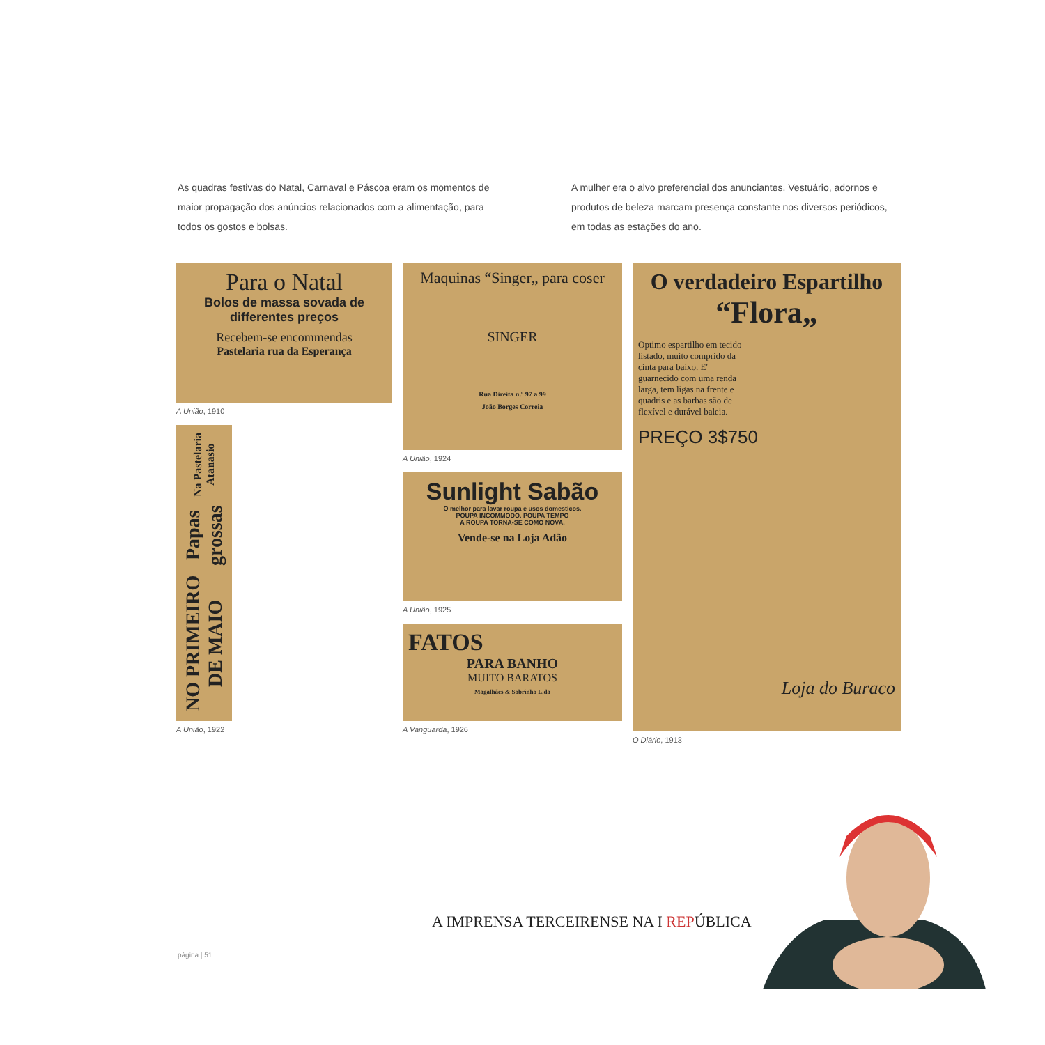As quadras festivas do Natal, Carnaval e Páscoa eram os momentos de maior propagação dos anúncios relacionados com a alimentação, para todos os gostos e bolsas.
A mulher era o alvo preferencial dos anunciantes. Vestuário, adornos e produtos de beleza marcam presença constante nos diversos periódicos, em todas as estações do ano.
Para o Natal
Bolos de massa sovada de differentes preços
Recebem-se encommendas
Pastelaria rua da Esperança
A União, 1910
NO PRIMEIRO DE MAIO Papas grossas Na Pastelaria Atanasio
A União, 1922
Maquinas “Singer„ para coser
SINGER
Rua Direita n.º 97 a 99
João Borges Correia
A União, 1924
Sunlight Sabão
O melhor para lavar roupa e usos domesticos.
POUPA INCOMMODO. POUPA TEMPO
A ROUPA TORNA-SE COMO NOVA.
Vende-se na Loja Adão
A União, 1925
FATOS
PARA BANHO
MUITO BARATOS
Magalhães & Sobrinho L.da
A Vanguarda, 1926
O verdadeiro Espartilho
“Flora„
Optimo espartilho em tecido listado, muito comprido da cinta para baixo. E' guarnecido com uma renda larga, tem ligas na frente e quadris e as barbas são de flexível e durável baleia.
PREÇO 3$750
Loja do Buraco
O Diário, 1913
A IMPRENSA TERCEIRENSE NA I REPÚBLICA
página | 51